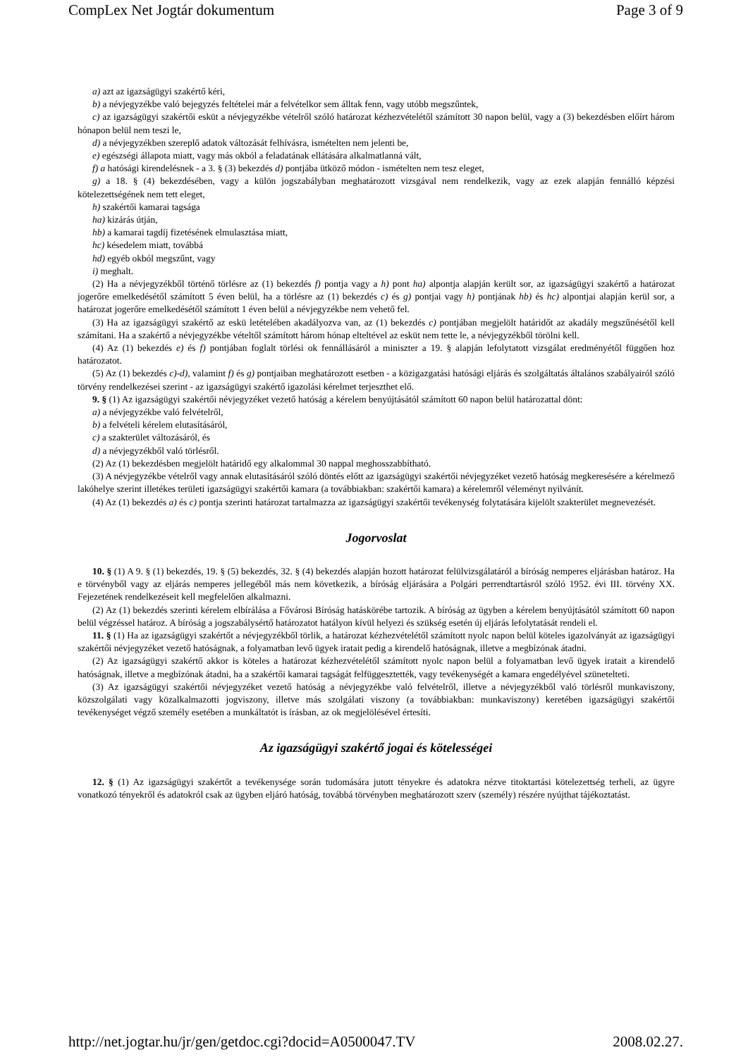CompLex Net Jogtár dokumentum Page 3 of 9
a) azt az igazságügyi szakértő kéri,
b) a névjegyzékbe való bejegyzés feltételei már a felvételkor sem álltak fenn, vagy utóbb megszűntek,
c) az igazságügyi szakértői esküt a névjegyzékbe vételről szóló határozat kézhezvételétől számított 30 napon belül, vagy a (3) bekezdésben előírt három hónapon belül nem teszi le,
d) a névjegyzékben szereplő adatok változását felhívásra, ismételten nem jelenti be,
e) egészségi állapota miatt, vagy más okból a feladatának ellátására alkalmatlanná vált,
f) a hatósági kirendelésnek - a 3. § (3) bekezdés d) pontjába ütköző módon - ismételten nem tesz eleget,
g) a 18. § (4) bekezdésében, vagy a külön jogszabályban meghatározott vizsgával nem rendelkezik, vagy az ezek alapján fennálló képzési kötelezettségének nem tett eleget,
h) szakértői kamarai tagsága
ha) kizárás útján,
hb) a kamarai tagdíj fizetésének elmulasztása miatt,
hc) késedelem miatt, továbbá
hd) egyéb okból megszűnt, vagy
i) meghalt.
(2) Ha a névjegyzékből történő törlésre az (1) bekezdés f) pontja vagy a h) pont ha) alpontja alapján került sor, az igazságügyi szakértő a határozat jogerőre emelkedésétől számított 5 éven belül, ha a törlésre az (1) bekezdés c) és g) pontjai vagy h) pontjának hb) és hc) alpontjai alapján kerül sor, a határozat jogerőre emelkedésétől számított 1 éven belül a névjegyzékbe nem vehető fel.
(3) Ha az igazságügyi szakértő az eskü letételében akadályozva van, az (1) bekezdés c) pontjában megjelölt határidőt az akadály megszűnésétől kell számítani. Ha a szakértő a névjegyzékbe vételtől számított három hónap elteltével az esküt nem tette le, a névjegyzékből törölni kell.
(4) Az (1) bekezdés e) és f) pontjában foglalt törlési ok fennállásáról a miniszter a 19. § alapján lefolytatott vizsgálat eredményétől függően hoz határozatot.
(5) Az (1) bekezdés c)-d), valamint f) és g) pontjaiban meghatározott esetben - a közigazgatási hatósági eljárás és szolgáltatás általános szabályairól szóló törvény rendelkezései szerint - az igazságügyi szakértő igazolási kérelmet terjeszthet elő.
9. § (1) Az igazságügyi szakértői névjegyzéket vezető hatóság a kérelem benyújtásától számított 60 napon belül határozattal dönt:
a) a névjegyzékbe való felvételről,
b) a felvételi kérelem elutasításáról,
c) a szakterület változásáról, és
d) a névjegyzékből való törlésről.
(2) Az (1) bekezdésben megjelölt határidő egy alkalommal 30 nappal meghosszabbítható.
(3) A névjegyzékbe vételről vagy annak elutasításáról szóló döntés előtt az igazságügyi szakértői névjegyzéket vezető hatóság megkeresésére a kérelmező lakóhelye szerint illetékes területi igazságügyi szakértői kamara (a továbbiakban: szakértői kamara) a kérelemről véleményt nyilvánít.
(4) Az (1) bekezdés a) és c) pontja szerinti határozat tartalmazza az igazságügyi szakértői tevékenység folytatására kijelölt szakterület megnevezését.
Jogorvoslat
10. § (1) A 9. § (1) bekezdés, 19. § (5) bekezdés, 32. § (4) bekezdés alapján hozott határozat felülvizsgálatáról a bíróság nemperes eljárásban határoz. Ha e törvényből vagy az eljárás nemperes jellegéből más nem következik, a bíróság eljárására a Polgári perrendtartásról szóló 1952. évi III. törvény XX. Fejezetének rendelkezéseit kell megfelelően alkalmazni.
(2) Az (1) bekezdés szerinti kérelem elbírálása a Fővárosi Bíróság hatáskörébe tartozik. A bíróság az ügyben a kérelem benyújtásától számított 60 napon belül végzéssel határoz. A bíróság a jogszabálysértő határozatot hatályon kívül helyezi és szükség esetén új eljárás lefolytatását rendeli el.
11. § (1) Ha az igazságügyi szakértőt a névjegyzékből törlik, a határozat kézhezvételétől számított nyolc napon belül köteles igazolványát az igazságügyi szakértői névjegyzéket vezető hatóságnak, a folyamatban levő ügyek iratait pedig a kirendelő hatóságnak, illetve a megbízónak átadni.
(2) Az igazságügyi szakértő akkor is köteles a határozat kézhezvételétől számított nyolc napon belül a folyamatban levő ügyek iratait a kirendelő hatóságnak, illetve a megbízónak átadni, ha a szakértői kamarai tagságát felfüggesztették, vagy tevékenységét a kamara engedélyével szünetelteti.
(3) Az igazságügyi szakértői névjegyzéket vezető hatóság a névjegyzékbe való felvételről, illetve a névjegyzékből való törlésről munkaviszony, közszolgálati vagy közalkalmazotti jogviszony, illetve más szolgálati viszony (a továbbiakban: munkaviszony) keretében igazságügyi szakértői tevékenységet végző személy esetében a munkáltatót is írásban, az ok megjelölésével értesíti.
Az igazságügyi szakértő jogai és kötelességei
12. § (1) Az igazságügyi szakértőt a tevékenysége során tudomására jutott tényekre és adatokra nézve titoktartási kötelezettség terheli, az ügyre vonatkozó tényekről és adatokról csak az ügyben eljáró hatóság, továbbá törvényben meghatározott szerv (személy) részére nyújthat tájékoztatást.
http://net.jogtar.hu/jr/gen/getdoc.cgi?docid=A0500047.TV 2008.02.27.